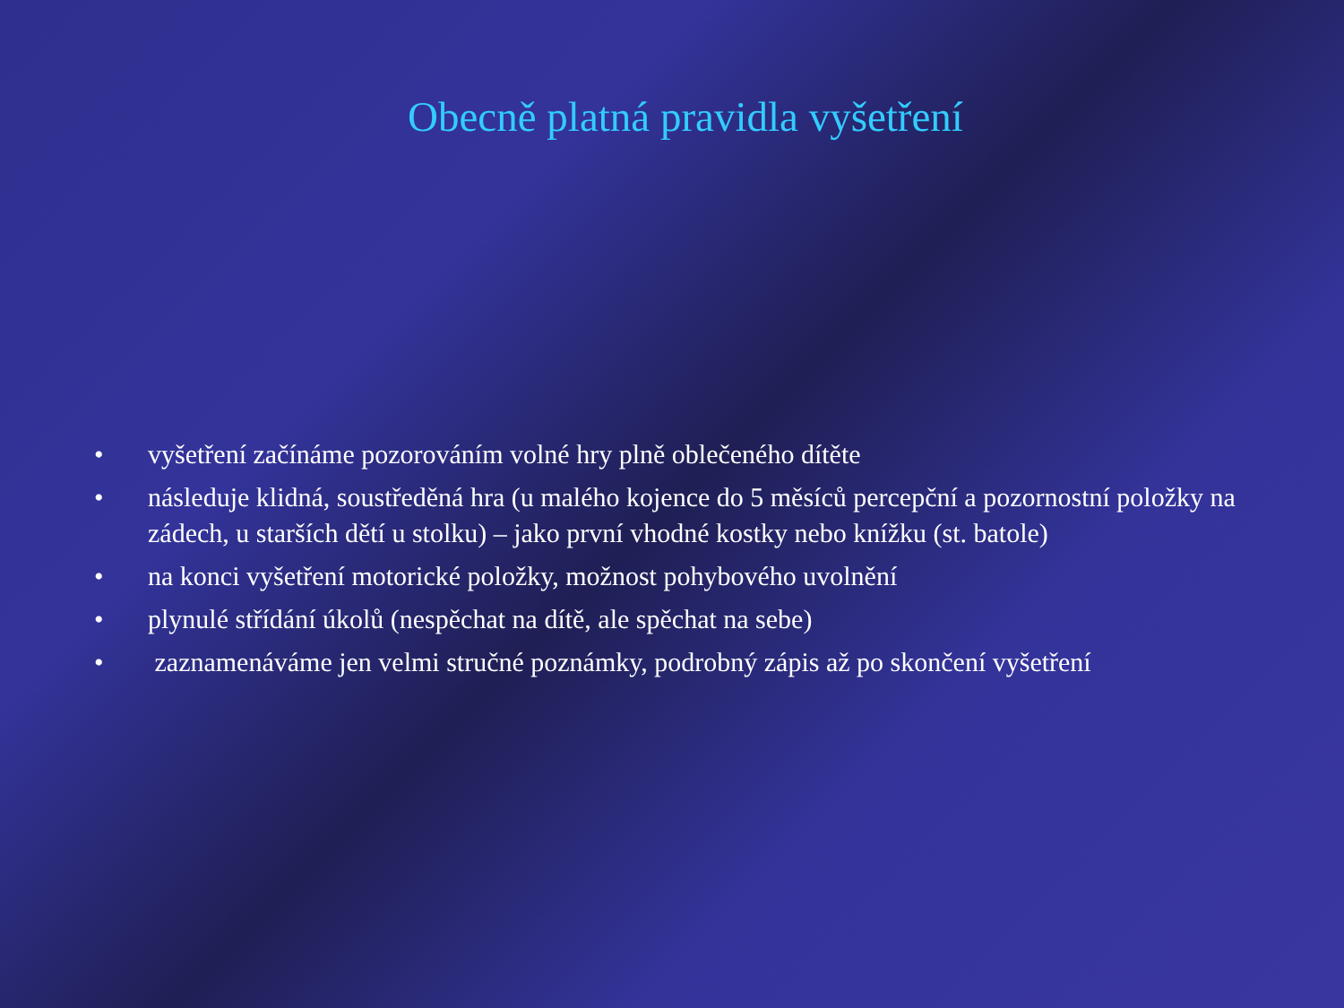Obecně platná pravidla vyšetření
• vyšetření začínáme pozorováním volné hry plně oblečeného dítěte
• následuje klidná, soustředěná hra (u malého kojence do 5 měsíců percepční a pozornostní položky na zádech, u starších dětí u stolku) – jako první vhodné kostky nebo knížku (st. batole)
• na konci vyšetření motorické položky, možnost pohybového uvolnění
• plynulé střídání úkolů (nespěchat na dítě, ale spěchat na sebe)
• zaznamenáváme jen velmi stručné poznámky, podrobný zápis až po skončení vyšetření